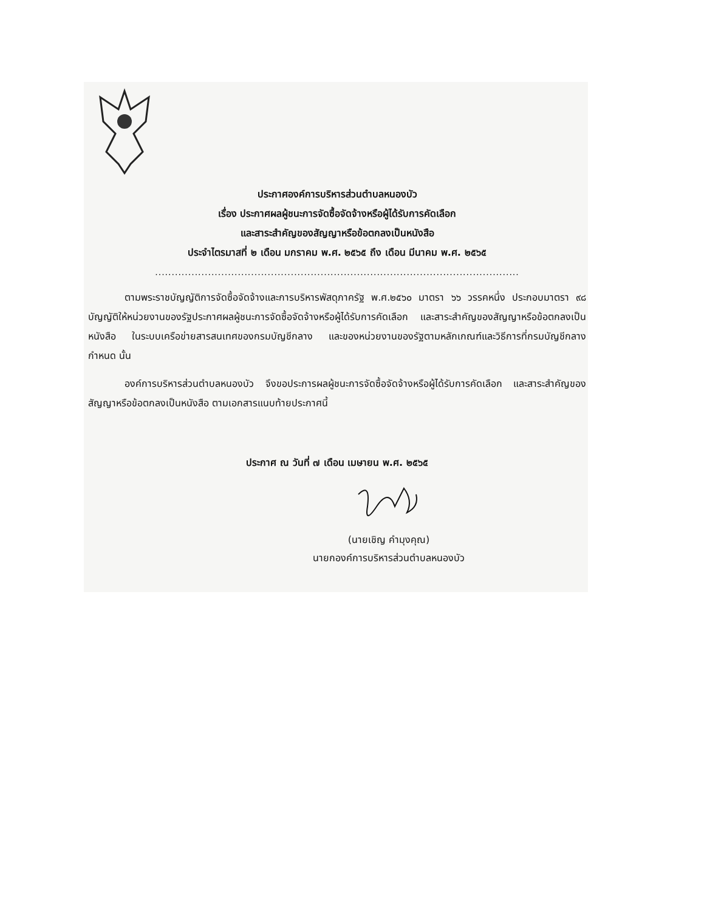ประกาศองค์การบริหารส่วนตำบลหนองบัว
เรื่อง ประกาศผลผู้ชนะการจัดซื้อจัดจ้างหรือผู้ได้รับการคัดเลือก
และสาระสำคัญของสัญญาหรือข้อตกลงเป็นหนังสือ
ประจำไตรมาสที่ ๒ เดือน มกราคม พ.ศ. ๒๕๖๕ ถึง เดือน มีนาคม พ.ศ. ๒๕๖๕
..............................................................................................................
ตามพระราชบัญญัติการจัดซื้อจัดจ้างและการบริหารพัสดุภาครัฐ พ.ศ.๒๕๖๐ มาตรา ๖๖ วรรคหนึ่ง ประกอบมาตรา ๙๘ บัญญัติให้หน่วยงานของรัฐประกาศผลผู้ชนะการจัดซื้อจัดจ้างหรือผู้ได้รับการคัดเลือก และสาระสำคัญของสัญญาหรือข้อตกลงเป็นหนังสือ ในระบบเครือข่ายสารสนเทศของกรมบัญชีกลาง และของหน่วยงานของรัฐตามหลักเกณฑ์และวิธีการที่กรมบัญชีกลางกำหนด นั้น
องค์การบริหารส่วนตำบลหนองบัว จึงขอประการผลผู้ชนะการจัดซื้อจัดจ้างหรือผู้ได้รับการคัดเลือก และสาระสำคัญของสัญญาหรือข้อตกลงเป็นหนังสือ ตามเอกสารแนบท้ายประกาศนี้
ประกาศ ณ วันที่ ๗ เดือน เมษายน พ.ศ. ๒๕๖๕
(นายเชิญ คำมุงคุณ)
นายกองค์การบริหารส่วนตำบลหนองบัว